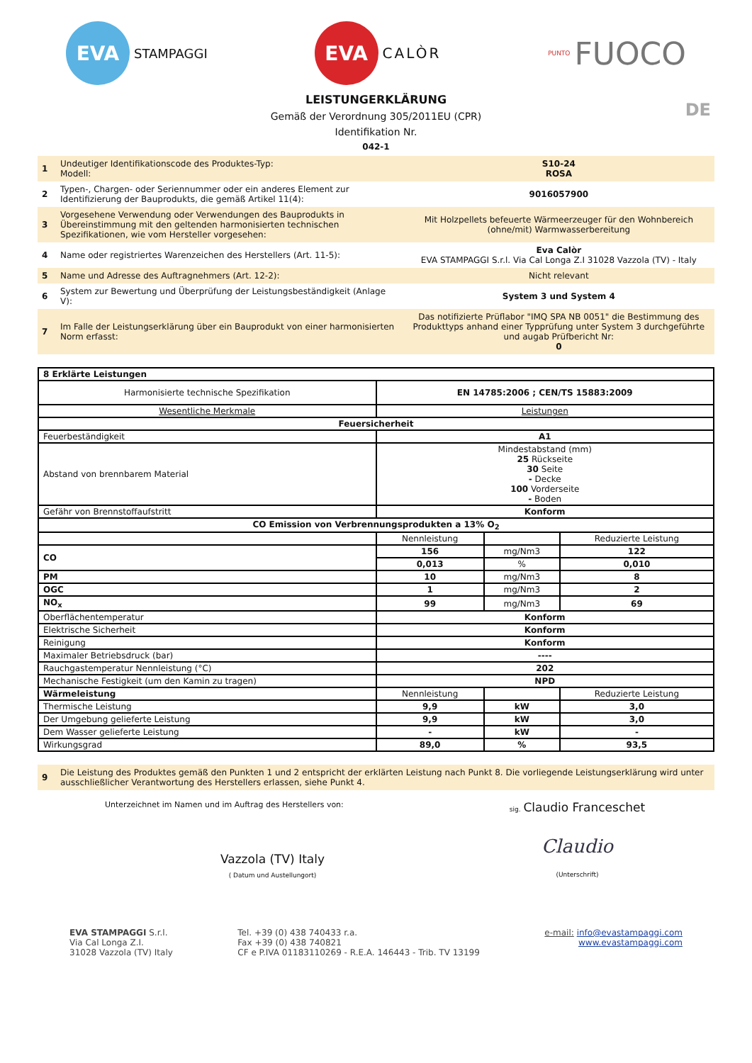EVA
STAMPAGGI
EVA
CALÒR
PUNTO FUOCO
DE
LEISTUNGERKLÄRUNG
Gemäß der Verordnung 305/2011EU (CPR)
Identifikation Nr.
042-1
| 1 | Undeutiger Identifikationscode des Produktes-Typ: Modell: | S10-24 ROSA |
| 2 | Typen-, Chargen- oder Seriennummer oder ein anderes Element zur Identifizierung der Bauprodukts, die gemäß Artikel 11(4): | 9016057900 |
| 3 | Vorgesehene Verwendung oder Verwendungen des Bauprodukts in Übereinstimmung mit den geltenden harmonisierten technischen Spezifikationen, wie vom Hersteller vorgesehen: | Mit Holzpellets befeuerte Wärmeerzeuger für den Wohnbereich (ohne/mit) Warmwasserbereitung |
| 4 | Name oder registriertes Warenzeichen des Herstellers (Art. 11-5): | Eva Calòr EVA STAMPAGGI S.r.l. Via Cal Longa Z.I 31028 Vazzola (TV) - Italy |
| 5 | Name und Adresse des Auftragnehmers (Art. 12-2): | Nicht relevant |
| 6 | System zur Bewertung und Überprüfung der Leistungsbeständigkeit (Anlage V): | System 3 und System 4 |
| 7 | Im Falle der Leistungserklärung über ein Bauprodukt von einer harmonisierten Norm erfasst: | Das notifizierte Prüflabor "IMQ SPA NB 0051" die Bestimmung des Produkttyps anhand einer Typprüfung unter System 3 durchgeführte und augab Prüfbericht Nr: 0 |
| 8 Erklärte Leistungen | | | |
| Harmonisierte technische Spezifikation | EN 14785:2006 ; CEN/TS 15883:2009 | | |
| Wesentliche Merkmale | Leistungen | | |
| Feuersicherheit | | | |
| Feuerbeständigkeit | A1 | | |
| Abstand von brennbarem Material | Mindestabstand (mm) 25 Rückseite 30 Seite - Decke 100 Vorderseite - Boden | | |
| Gefähr von Brennstoffaufstritt | Konform | | |
| CO Emission von Verbrennungsprodukten a 13% O<sub>2</sub> | | | |
| | Nennleistung | | Reduzierte Leistung |
| CO | 156 | mg/Nm3 | 122 |
| | 0,013 | % | 0,010 |
| PM | 10 | mg/Nm3 | 8 |
| OGC | 1 | mg/Nm3 | 2 |
| NO<sub>x</sub> | 99 | mg/Nm3 | 69 |
| Oberflächentemperatur | Konform | | |
| Elektrische Sicherheit | Konform | | |
| Reinigung | Konform | | |
| Maximaler Betriebsdruck (bar) | ---- | | |
| Rauchgastemperatur Nennleistung (°C) | 202 | | |
| Mechanische Festigkeit (um den Kamin zu tragen) | NPD | | |
| Wärmeleistung | Nennleistung | | Reduzierte Leistung |
| Thermische Leistung | 9,9 | kW | 3,0 |
| Der Umgebung gelieferte Leistung | 9,9 | kW | 3,0 |
| Dem Wasser gelieferte Leistung | - | kW | - |
| Wirkungsgrad | 89,0 | % | 93,5 |
| 9 | Die Leistung des Produktes gemäß den Punkten 1 und 2 entspricht der erklärten Leistung nach Punkt 8. Die vorliegende Leistungserklärung wird unter ausschließlicher Verantwortung des Herstellers erlassen, siehe Punkt 4. |
Unterzeichnet im Namen und im Auftrag des Herstellers von:
Vazzola (TV) Italy
( Datum und Austellungort)
sig. Claudio Franceschet
Claudio
(Unterschrift)
EVA STAMPAGGI S.r.l.
Via Cal Longa Z.I.
31028 Vazzola (TV) Italy
Tel. +39 (0) 438 740433 r.a.
Fax +39 (0) 438 740821
CF e P.IVA 01183110269 - R.E.A. 146443 - Trib. TV 13199
e-mail: info@evastampaggi.com
www.evastampaggi.com